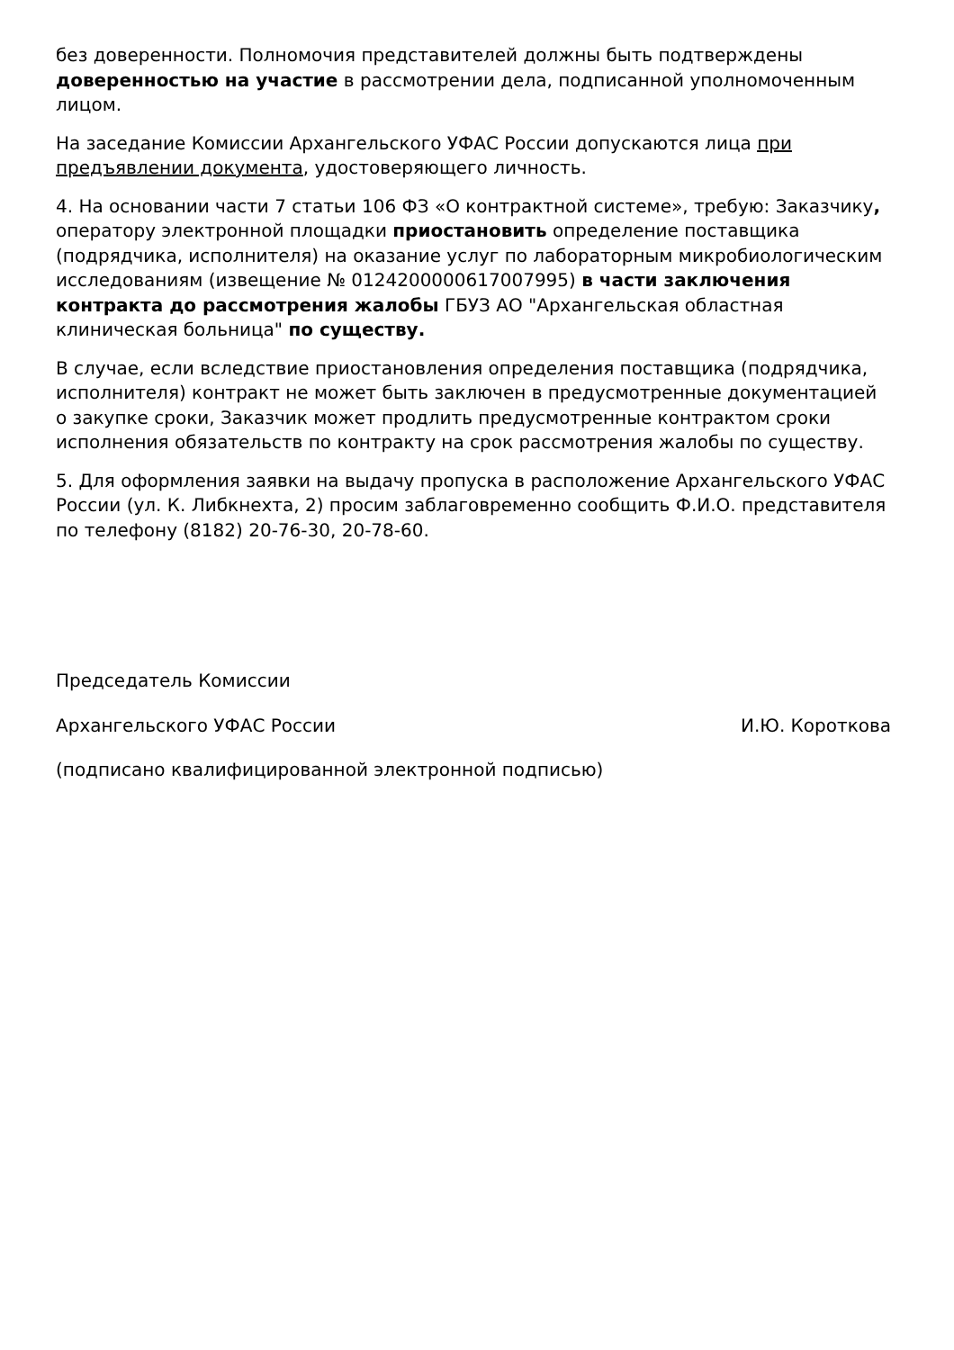без доверенности. Полномочия представителей должны быть подтверждены доверенностью на участие в рассмотрении дела, подписанной уполномоченным лицом.
На заседание Комиссии Архангельского УФАС России допускаются лица при предъявлении документа, удостоверяющего личность.
4. На основании части 7 статьи 106 ФЗ «О контрактной системе», требую: Заказчику, оператору электронной площадки приостановить определение поставщика (подрядчика, исполнителя) на оказание услуг по лабораторным микробиологическим исследованиям (извещение № 0124200000617007995) в части заключения контракта до рассмотрения жалобы ГБУЗ АО "Архангельская областная клиническая больница" по существу.
В случае, если вследствие приостановления определения поставщика (подрядчика, исполнителя) контракт не может быть заключен в предусмотренные документацией о закупке сроки, Заказчик может продлить предусмотренные контрактом сроки исполнения обязательств по контракту на срок рассмотрения жалобы по существу.
5. Для оформления заявки на выдачу пропуска в расположение Архангельского УФАС России (ул. К. Либкнехта, 2) просим заблаговременно сообщить Ф.И.О. представителя по телефону (8182) 20-76-30, 20-78-60.
Председатель Комиссии
Архангельского УФАС России И.Ю. Короткова
(подписано квалифицированной электронной подписью)